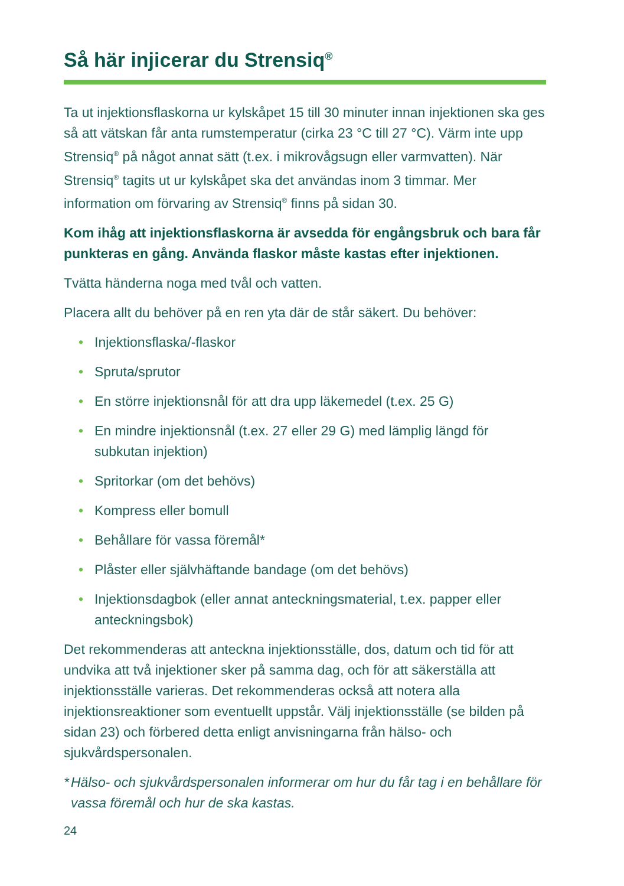Så här injicerar du Strensiq<sup>®</sup>
Ta ut injektionsflaskorna ur kylskåpet 15 till 30 minuter innan injektionen ska ges så att vätskan får anta rumstemperatur (cirka 23 °C till 27 °C). Värm inte upp Strensiq<sup>®</sup> på något annat sätt (t.ex. i mikrovågsugn eller varmvatten). När Strensiq<sup>®</sup> tagits ut ur kylskåpet ska det användas inom 3 timmar. Mer information om förvaring av Strensiq<sup>®</sup> finns på sidan 30.
Kom ihåg att injektionsflaskorna är avsedda för engångsbruk och bara får punkteras en gång. Använda flaskor måste kastas efter injektionen.
Tvätta händerna noga med tvål och vatten.
Placera allt du behöver på en ren yta där de står säkert. Du behöver:
• Injektionsflaska/-flaskor
• Spruta/sprutor
• En större injektionsnål för att dra upp läkemedel (t.ex. 25 G)
• En mindre injektionsnål (t.ex. 27 eller 29 G) med lämplig längd för subkutan injektion)
• Spritorkar (om det behövs)
• Kompress eller bomull
• Behållare för vassa föremål*
• Plåster eller självhäftande bandage (om det behövs)
• Injektionsdagbok (eller annat anteckningsmaterial, t.ex. papper eller anteckningsbok)
Det rekommenderas att anteckna injektionsställe, dos, datum och tid för att undvika att två injektioner sker på samma dag, och för att säkerställa att injektionsställe varieras. Det rekommenderas också att notera alla injektionsreaktioner som eventuellt uppstår. Välj injektionsställe (se bilden på sidan 23) och förbered detta enligt anvisningarna från hälso- och sjukvårdspersonalen.
* Hälso- och sjukvårdspersonalen informerar om hur du får tag i en behållare för vassa föremål och hur de ska kastas.
24